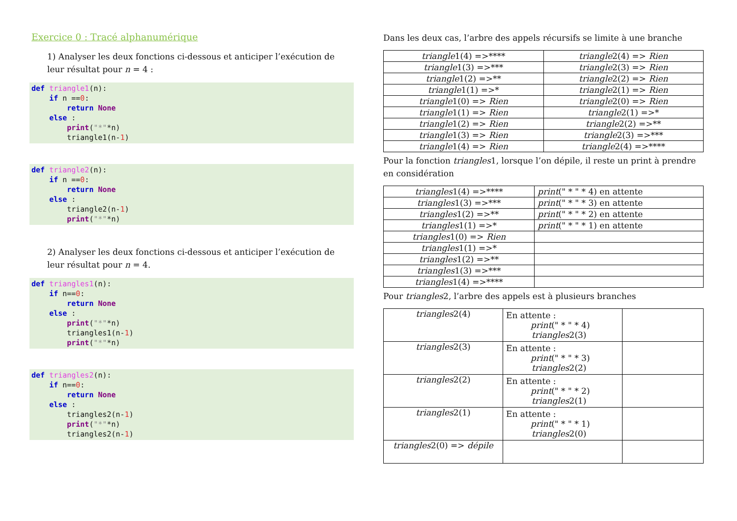Exercice 0 : Tracé alphanumérique
1) Analyser les deux fonctions ci-dessous et anticiper l’exécution de leur résultat pour n = 4 :
def triangle1(n):
    if n ==0:
        return None
    else :
        print("*"*n)
        triangle1(n-1)
def triangle2(n):
    if n ==0:
        return None
    else :
        triangle2(n-1)
        print("*"*n)
2) Analyser les deux fonctions ci-dessous et anticiper l’exécution de leur résultat pour n = 4.
def triangles1(n):
    if n==0:
        return None
    else :
        print("*"*n)
        triangles1(n-1)
        print("*"*n)
def triangles2(n):
    if n==0:
        return None
    else :
        triangles2(n-1)
        print("*"*n)
        triangles2(n-1)
Dans les deux cas, l’arbre des appels récursifs se limite à une branche
| triangle 1(4) =>**** | triangle 2(4) => Rien |
| triangle 1(3) =>*** | triangle 2(3) => Rien |
| triangle 1(2) =>** | triangle 2(2) => Rien |
| triangle 1(1) =>* | triangle 2(1) => Rien |
| triangle 1(0) => Rien | triangle 2(0) => Rien |
| triangle 1(1) => Rien | triangle 2(1) =>* |
| triangle 1(2) => Rien | triangle 2(2) =>** |
| triangle 1(3) => Rien | triangle 2(3) =>*** |
| triangle 1(4) => Rien | triangle 2(4) =>**** |
Pour la fonction triangles1, lorsque l’on dépile, il reste un print à prendre en considération
| triangles 1(4) =>**** | print (" * " * 4) en attente |
| triangles 1(3) =>*** | print (" * " * 3) en attente |
| triangles 1(2) =>** | print (" * " * 2) en attente |
| triangles 1(1) =>* | print (" * " * 1) en attente |
| triangles 1(0) => Rien | |
| triangles 1(1) =>* | |
| triangles 1(2) =>** | |
| triangles 1(3) =>*** | |
| triangles 1(4) =>**** | |
Pour triangles2, l’arbre des appels est à plusieurs branches
| triangles 2(4) | En attente : print (" * " * 4) triangles 2(3) | |
| triangles 2(3) | En attente : print (" * " * 3) triangles 2(2) | |
| triangles 2(2) | En attente : print (" * " * 2) triangles 2(1) | |
| triangles 2(1) | En attente : print (" * " * 1) triangles 2(0) | |
| triangles 2(0) => dépile | | |